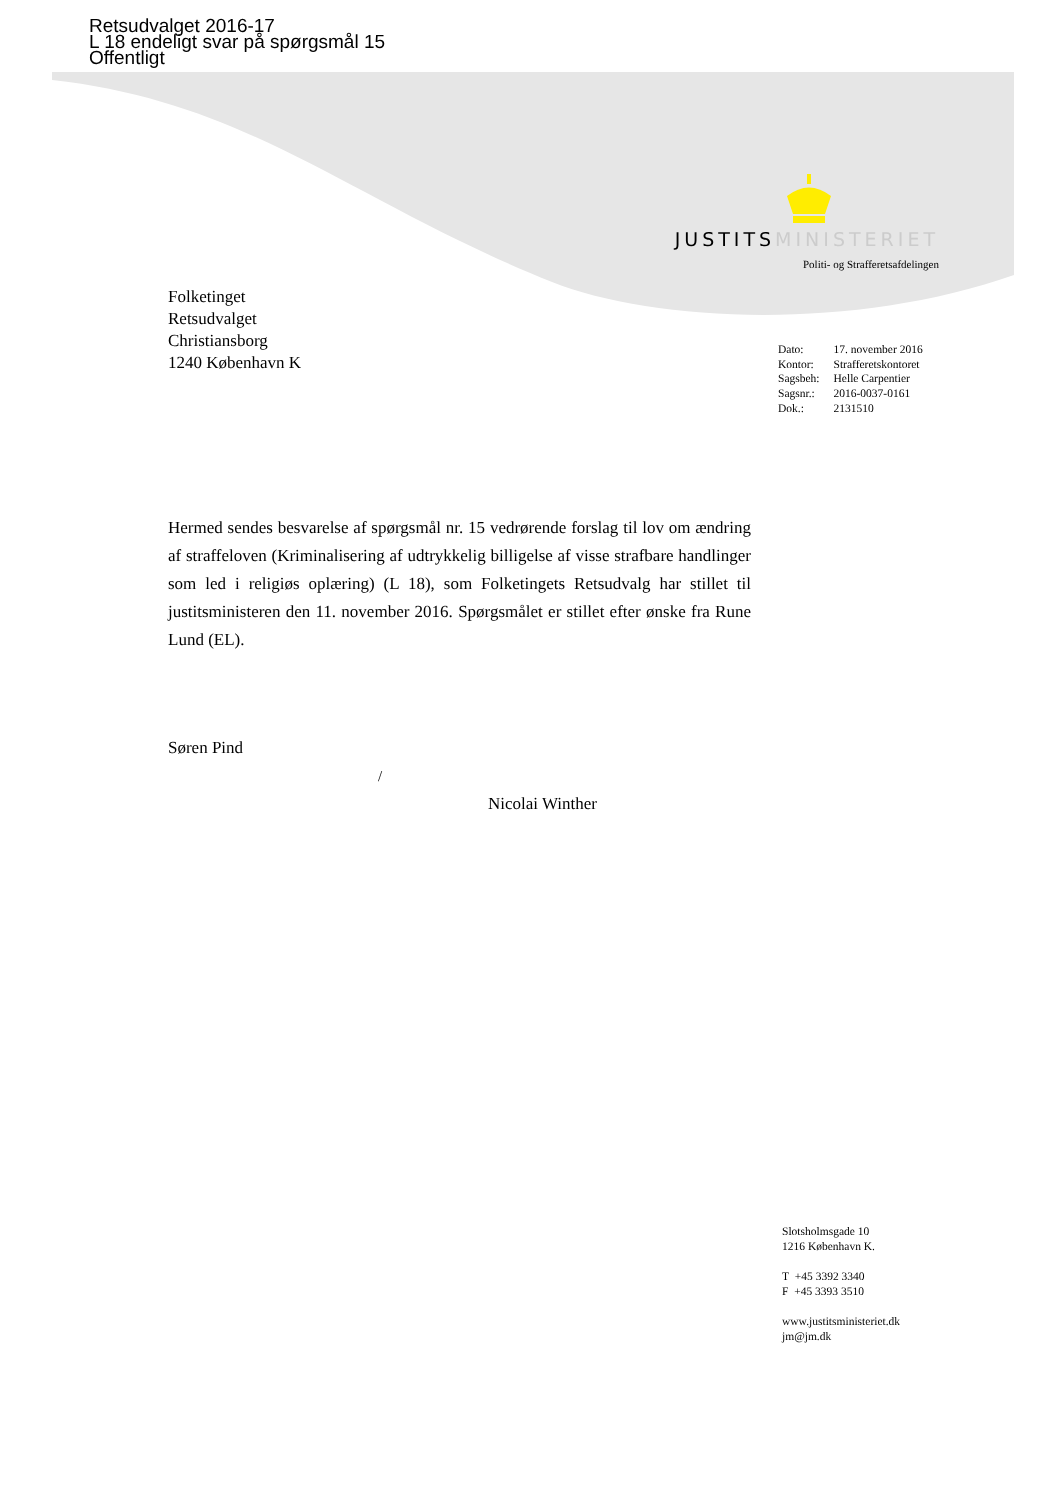Retsudvalget 2016-17
L 18 endeligt svar på spørgsmål 15
Offentligt
JUSTITSMINISTERIET
Politi- og Strafferetsafdelingen
Folketinget
Retsudvalget
Christiansborg
1240 København K
| Dato: | 17. november 2016 |
| Kontor: | Strafferetskontoret |
| Sagsbeh: | Helle Carpentier |
| Sagsnr.: | 2016-0037-0161 |
| Dok.: | 2131510 |
Hermed sendes besvarelse af spørgsmål nr. 15 vedrørende forslag til lov om ændring af straffeloven (Kriminalisering af udtrykkelig billigelse af visse strafbare handlinger som led i religiøs oplæring) (L 18), som Folketingets Retsudvalg har stillet til justitsministeren den 11. november 2016. Spørgsmålet er stillet efter ønske fra Rune Lund (EL).
Søren Pind
/
Nicolai Winther
Slotsholmsgade 10
1216 København K.
T +45 3392 3340
F +45 3393 3510
www.justitsministeriet.dk
jm@jm.dk